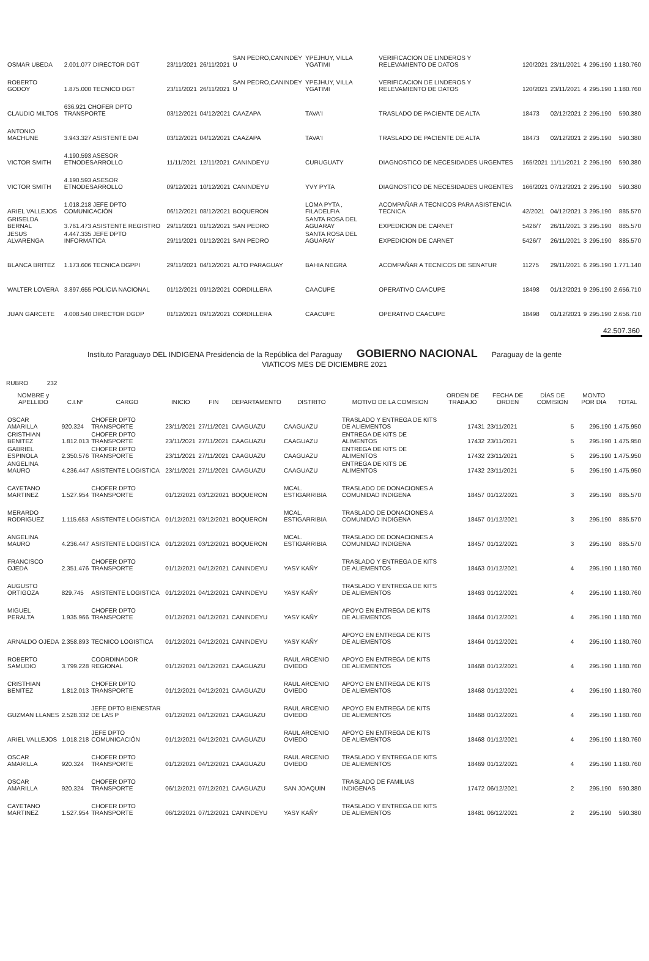| OSMAR UBEDA | 2.001.077 DIRECTOR DGT | 23/11/2021 | 26/11/2021 | SAN PEDRO,CANINDEY U | YPEJHUY, VILLA YGATIMI | VERIFICACION DE LINDEROS Y RELEVAMIENTO DE DATOS | 120/2021 | 23/11/2021 | 4 | 295.190 | 1.180.760 |
| ROBERTO GODOY | 1.875.000 TECNICO DGT | 23/11/2021 | 26/11/2021 | SAN PEDRO,CANINDEY U | YPEJHUY, VILLA YGATIMI | VERIFICACION DE LINDEROS Y RELEVAMIENTO DE DATOS | 120/2021 | 23/11/2021 | 4 | 295.190 | 1.180.760 |
| CLAUDIO MILTOS | 636.921 CHOFER DPTO TRANSPORTE | 03/12/2021 | 04/12/2021 | CAAZAPA | TAVA'I | TRASLADO DE PACIENTE DE ALTA | 18473 | 02/12/2021 | 2 | 295.190 | 590.380 |
| ANTONIO MACHUNE | 3.943.327 ASISTENTE DAI | 03/12/2021 | 04/12/2021 | CAAZAPA | TAVA'I | TRASLADO DE PACIENTE DE ALTA | 18473 | 02/12/2021 | 2 | 295.190 | 590.380 |
| VICTOR SMITH | 4.190.593 ASESOR ETNODESARROLLO | 11/11/2021 | 12/11/2021 | CANINDEYU | CURUGUATY | DIAGNOSTICO DE NECESIDADES URGENTES | 165/2021 | 11/11/2021 | 2 | 295.190 | 590.380 |
| VICTOR SMITH | 4.190.593 ASESOR ETNODESARROLLO | 09/12/2021 | 10/12/2021 | CANINDEYU | YVY PYTA | DIAGNOSTICO DE NECESIDADES URGENTES | 166/2021 | 07/12/2021 | 2 | 295.190 | 590.380 |
| ARIEL VALLEJOS | 1.018.218 JEFE DPTO COMUNICACIÓN | 06/12/2021 | 08/12/2021 | BOQUERON | LOMA PYTA , FILADELFIA | ACOMPAÑAR A TECNICOS PARA ASISTENCIA TECNICA | 42/2021 | 04/12/2021 | 3 | 295.190 | 885.570 |
| GRISELDA BERNAL | 3.761.473 ASISTENTE REGISTRO | 29/11/2021 | 01/12/2021 | SAN PEDRO | SANTA ROSA DEL AGUARAY | EXPEDICION DE CARNET | 5426/7 | 26/11/2021 | 3 | 295.190 | 885.570 |
| JESUS ALVARENGA | 4.447.335 JEFE DPTO INFORMATICA | 29/11/2021 | 01/12/2021 | SAN PEDRO | SANTA ROSA DEL AGUARAY | EXPEDICION DE CARNET | 5426/7 | 26/11/2021 | 3 | 295.190 | 885.570 |
| BLANCA BRITEZ | 1.173.606 TECNICA DGPPI | 29/11/2021 | 04/12/2021 | ALTO PARAGUAY | BAHIA NEGRA | ACOMPAÑAR A TECNICOS DE SENATUR | 11275 | 29/11/2021 | 6 | 295.190 | 1.771.140 |
| WALTER LOVERA | 3.897.655 POLICIA NACIONAL | 01/12/2021 | 09/12/2021 | CORDILLERA | CAACUPE | OPERATIVO CAACUPE | 18498 | 01/12/2021 | 9 | 295.190 | 2.656.710 |
| JUAN GARCETE | 4.008.540 DIRECTOR DGDP | 01/12/2021 | 09/12/2021 | CORDILLERA | CAACUPE | OPERATIVO CAACUPE | 18498 | 01/12/2021 | 9 | 295.190 | 2.656.710 |
42.507.360
Instituto Paraguayo DEL INDIGENA Presidencia de la República del Paraguay GOBIERNO NACIONAL Paraguay de la gente
VIATICOS MES DE DICIEMBRE 2021
RUBRO 232
| NOMBRE y APELLIDO | C.I.Nº | CARGO | INICIO | FIN | DEPARTAMENTO | DISTRITO | MOTIVO DE LA COMISION | ORDEN DE TRABAJO | FECHA DE ORDEN | DÍAS DE COMISION | MONTO POR DIA | TOTAL |
| --- | --- | --- | --- | --- | --- | --- | --- | --- | --- | --- | --- | --- |
| OSCAR AMARILLA | 920.324 | CHOFER DPTO TRANSPORTE | 23/11/2021 | 27/11/2021 | CAAGUAZU | CAAGUAZU | TRASLADO Y ENTREGA DE KITS DE ALIEMENTOS | 17431 | 23/11/2021 | 5 | 295.190 | 1.475.950 |
| CRISTHIAN BENITEZ | 1.812.013 | CHOFER DPTO TRANSPORTE | 23/11/2021 | 27/11/2021 | CAAGUAZU | CAAGUAZU | ENTREGA DE KITS DE ALIMENTOS | 17432 | 23/11/2021 | 5 | 295.190 | 1.475.950 |
| GABRIEL ESPINOLA | 2.350.576 | CHOFER DPTO TRANSPORTE | 23/11/2021 | 27/11/2021 | CAAGUAZU | CAAGUAZU | ENTREGA DE KITS DE ALIMENTOS | 17432 | 23/11/2021 | 5 | 295.190 | 1.475.950 |
| ANGELINA MAURO | 4.236.447 | ASISTENTE LOGISTICA | 23/11/2021 | 27/11/2021 | CAAGUAZU | CAAGUAZU | ENTREGA DE KITS DE ALIMENTOS | 17432 | 23/11/2021 | 5 | 295.190 | 1.475.950 |
| CAYETANO MARTINEZ | 1.527.954 | CHOFER DPTO TRANSPORTE | 01/12/2021 | 03/12/2021 | BOQUERON | MCAL. ESTIGARRIBIA | TRASLADO DE DONACIONES A COMUNIDAD INDIGENA | 18457 | 01/12/2021 | 3 | 295.190 | 885.570 |
| MERARDO RODRIGUEZ | 1.115.653 | ASISTENTE LOGISTICA | 01/12/2021 | 03/12/2021 | BOQUERON | MCAL. ESTIGARRIBIA | TRASLADO DE DONACIONES A COMUNIDAD INDIGENA | 18457 | 01/12/2021 | 3 | 295.190 | 885.570 |
| ANGELINA MAURO | 4.236.447 | ASISTENTE LOGISTICA | 01/12/2021 | 03/12/2021 | BOQUERON | MCAL. ESTIGARRIBIA | TRASLADO DE DONACIONES A COMUNIDAD INDIGENA | 18457 | 01/12/2021 | 3 | 295.190 | 885.570 |
| FRANCISCO OJEDA | 2.351.476 | CHOFER DPTO TRANSPORTE | 01/12/2021 | 04/12/2021 | CANINDEYU | YASY KAÑY | TRASLADO Y ENTREGA DE KITS DE ALIEMENTOS | 18463 | 01/12/2021 | 4 | 295.190 | 1.180.760 |
| AUGUSTO ORTIGOZA | 829.745 | ASISTENTE LOGISTICA | 01/12/2021 | 04/12/2021 | CANINDEYU | YASY KAÑY | TRASLADO Y ENTREGA DE KITS DE ALIEMENTOS | 18463 | 01/12/2021 | 4 | 295.190 | 1.180.760 |
| MIGUEL PERALTA | 1.935.966 | CHOFER DPTO TRANSPORTE | 01/12/2021 | 04/12/2021 | CANINDEYU | YASY KAÑY | APOYO EN ENTREGA DE KITS DE ALIEMENTOS | 18464 | 01/12/2021 | 4 | 295.190 | 1.180.760 |
| ARNALDO OJEDA | 2.358.893 | TECNICO LOGISTICA | 01/12/2021 | 04/12/2021 | CANINDEYU | YASY KAÑY | APOYO EN ENTREGA DE KITS DE ALIEMENTOS | 18464 | 01/12/2021 | 4 | 295.190 | 1.180.760 |
| ROBERTO SAMUDIO | 3.799.228 | COORDINADOR REGIONAL | 01/12/2021 | 04/12/2021 | CAAGUAZU | RAUL ARCENIO OVIEDO | APOYO EN ENTREGA DE KITS DE ALIEMENTOS | 18468 | 01/12/2021 | 4 | 295.190 | 1.180.760 |
| CRISTHIAN BENITEZ | 1.812.013 | CHOFER DPTO TRANSPORTE | 01/12/2021 | 04/12/2021 | CAAGUAZU | RAUL ARCENIO OVIEDO | APOYO EN ENTREGA DE KITS DE ALIEMENTOS | 18468 | 01/12/2021 | 4 | 295.190 | 1.180.760 |
| GUZMAN LLANES | 2.528.332 | JEFE DPTO BIENESTAR DE LAS P | 01/12/2021 | 04/12/2021 | CAAGUAZU | RAUL ARCENIO OVIEDO | APOYO EN ENTREGA DE KITS DE ALIEMENTOS | 18468 | 01/12/2021 | 4 | 295.190 | 1.180.760 |
| ARIEL VALLEJOS | 1.018.218 | JEFE DPTO COMUNICACIÓN | 01/12/2021 | 04/12/2021 | CAAGUAZU | RAUL ARCENIO OVIEDO | APOYO EN ENTREGA DE KITS DE ALIEMENTOS | 18468 | 01/12/2021 | 4 | 295.190 | 1.180.760 |
| OSCAR AMARILLA | 920.324 | CHOFER DPTO TRANSPORTE | 01/12/2021 | 04/12/2021 | CAAGUAZU | RAUL ARCENIO OVIEDO | TRASLADO Y ENTREGA DE KITS DE ALIEMENTOS | 18469 | 01/12/2021 | 4 | 295.190 | 1.180.760 |
| OSCAR AMARILLA | 920.324 | CHOFER DPTO TRANSPORTE | 06/12/2021 | 07/12/2021 | CAAGUAZU | SAN JOAQUIN | TRASLADO DE FAMILIAS INDIGENAS | 17472 | 06/12/2021 | 2 | 295.190 | 590.380 |
| CAYETANO MARTINEZ | 1.527.954 | CHOFER DPTO TRANSPORTE | 06/12/2021 | 07/12/2021 | CANINDEYU | YASY KAÑY | TRASLADO Y ENTREGA DE KITS DE ALIEMENTOS | 18481 | 06/12/2021 | 2 | 295.190 | 590.380 |